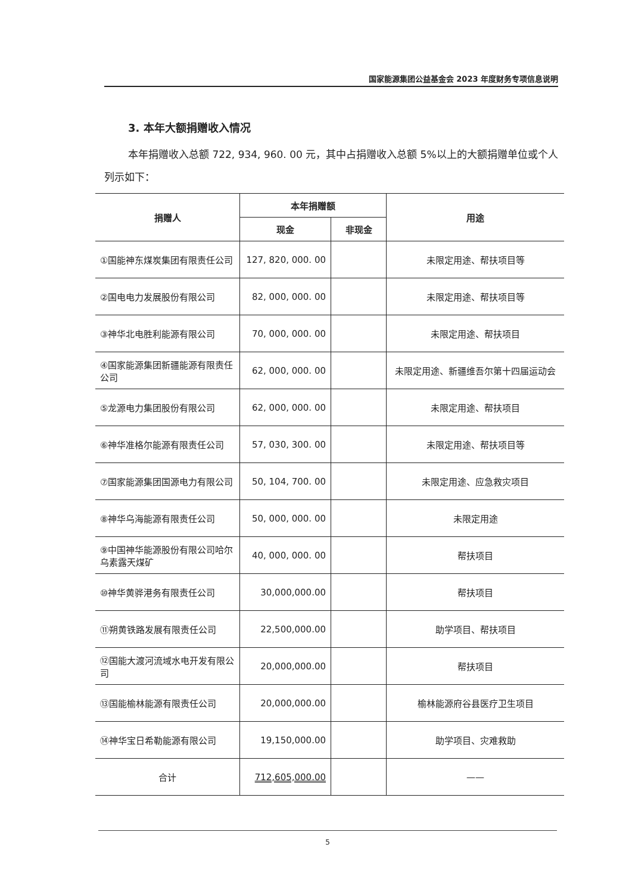国家能源集团公益基金会 2023 年度财务专项信息说明
3. 本年大额捐赠收入情况
本年捐赠收入总额 722, 934, 960. 00 元，其中占捐赠收入总额 5%以上的大额捐赠单位或个人列示如下：
| 捐赠人 | 本年捐赠额 | | 用途 |
| --- | --- | --- | --- |
| | 现金 | 非现金 | |
| ①国能神东煤炭集团有限责任公司 | 127, 820, 000. 00 | | 未限定用途、帮扶项目等 |
| ②国电电力发展股份有限公司 | 82, 000, 000. 00 | | 未限定用途、帮扶项目等 |
| ③神华北电胜利能源有限公司 | 70, 000, 000. 00 | | 未限定用途、帮扶项目 |
| ④国家能源集团新疆能源有限责任公司 | 62, 000, 000. 00 | | 未限定用途、新疆维吾尔第十四届运动会 |
| ⑤龙源电力集团股份有限公司 | 62, 000, 000. 00 | | 未限定用途、帮扶项目 |
| ⑥神华准格尔能源有限责任公司 | 57, 030, 300. 00 | | 未限定用途、帮扶项目等 |
| ⑦国家能源集团国源电力有限公司 | 50, 104, 700. 00 | | 未限定用途、应急救灾项目 |
| ⑧神华乌海能源有限责任公司 | 50, 000, 000. 00 | | 未限定用途 |
| ⑨中国神华能源股份有限公司哈尔乌素露天煤矿 | 40, 000, 000. 00 | | 帮扶项目 |
| ⑩神华黄骅港务有限责任公司 | 30,000,000.00 | | 帮扶项目 |
| ⑪朔黄铁路发展有限责任公司 | 22,500,000.00 | | 助学项目、帮扶项目 |
| ⑫国能大渡河流域水电开发有限公司 | 20,000,000.00 | | 帮扶项目 |
| ⑬国能榆林能源有限责任公司 | 20,000,000.00 | | 榆林能源府谷县医疗卫生项目 |
| ⑭神华宝日希勒能源有限公司 | 19,150,000.00 | | 助学项目、灾难救助 |
| 合计 | 712,605,000.00 | | —— |
5